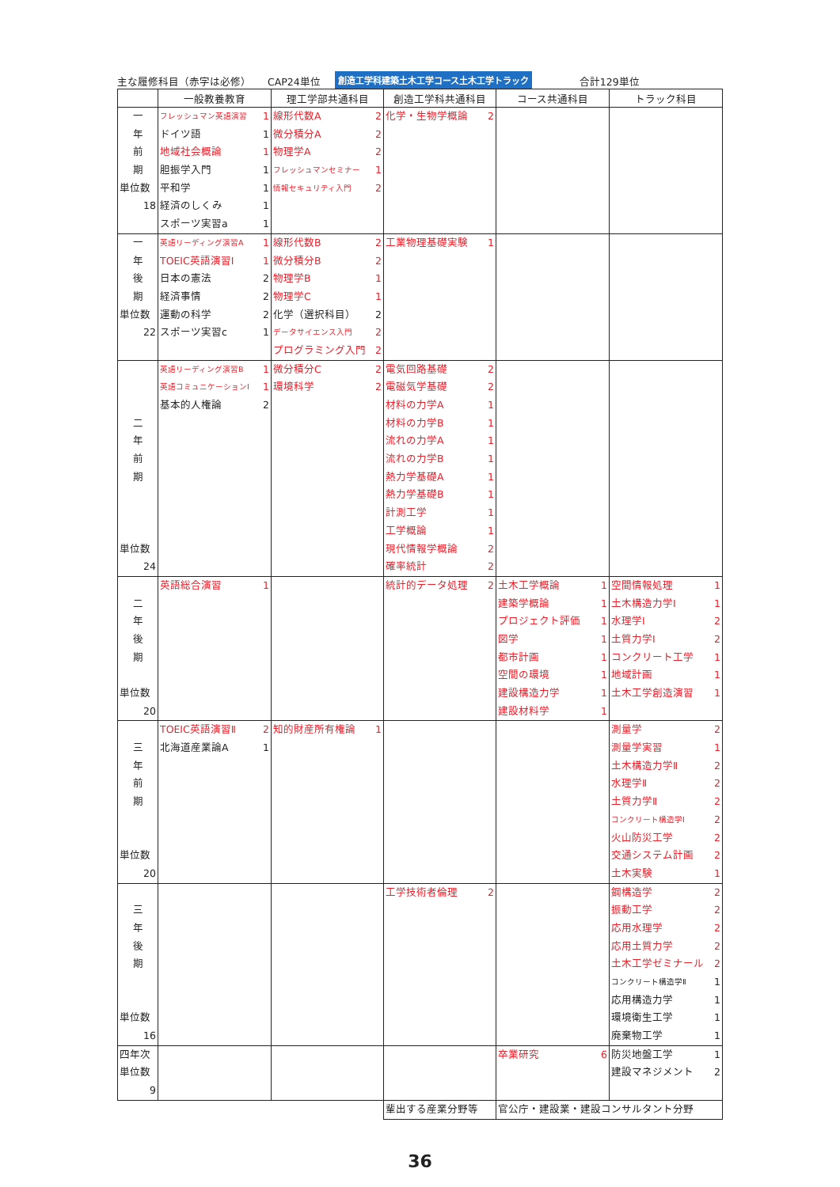主な履修科目（赤字は必修） CAP24単位 創造工学科建築土木工学コース土木工学トラック 合計129単位
| | 一般教養教育 | 理工学部共通科目 | 創造工学科共通科目 | コース共通科目 | トラック科目 |
| --- | --- | --- | --- | --- | --- |
| 一 年 前 期 単位数 18 | フレッシュマン英語演習 1 ドイツ語 1 地域社会概論 1 胆振学入門 1 平和学 1 経済のしくみ 1 スポーツ実習a 1 | 線形代数A 2 微分積分A 2 物理学A 2 フレッシュマンセミナー 1 情報セキュリティ入門 2 | 化学・生物学概論 2 | | |
| 一 年 後 期 単位数 22 | 英語リーディング演習A 1 TOEIC英語演習Ⅰ 1 日本の憲法 2 経済事情 2 運動の科学 2 スポーツ実習c 1 | 線形代数B 2 微分積分B 2 物理学B 1 物理学C 1 化学（選択科目） 2 データサイエンス入門 2 プログラミング入門 2 | 工業物理基礎実験 1 | | |
| 二 年 前 期 単位数 24 | 英語リーディング演習B 1 英語コミュニケーションⅠ 1 基本的人権論 2 | 微分積分C 2 環境科学 2 | 電気回路基礎 2 電磁気学基礎 2 材料の力学A 1 材料の力学B 1 流れの力学A 1 流れの力学B 1 熱力学基礎A 1 熱力学基礎B 1 計測工学 1 工学概論 1 現代情報学概論 2 確率統計 2 | | |
| 二 年 後 期 単位数 20 | 英語総合演習 1 | | 統計的データ処理 2 | 土木工学概論 1 建築学概論 1 プロジェクト評価 1 図学 1 都市計画 1 空間の環境 1 建設構造力学 1 建設材料学 1 | 空間情報処理 1 土木構造力学Ⅰ 1 水理学Ⅰ 2 土質力学Ⅰ 2 コンクリート工学 1 地域計画 1 土木工学創造演習 1 |
| 三 年 前 期 単位数 20 | TOEIC英語演習Ⅱ 2 北海道産業論A 1 | 知的財産所有権論 1 | | | 測量学 2 測量学実習 1 土木構造力学Ⅱ 2 水理学Ⅱ 2 土質力学Ⅱ 2 コンクリート構造学Ⅰ 2 火山防災工学 2 交通システム計画 2 土木実験 1 |
| 三 年 後 期 単位数 16 | | | 工学技術者倫理 2 | | 鋼構造学 2 振動工学 2 応用水理学 2 応用土質力学 2 土木工学ゼミナール 2 コンクリート構造学Ⅱ 1 応用構造力学 1 環境衛生工学 1 廃棄物工学 1 |
| 四年次 単位数 9 | | | | 卒業研究 6 | 防災地盤工学 1 建設マネジメント 2 |
| | | | 輩出する産業分野等 | 官公庁・建設業・建設コンサルタント分野 | |
36